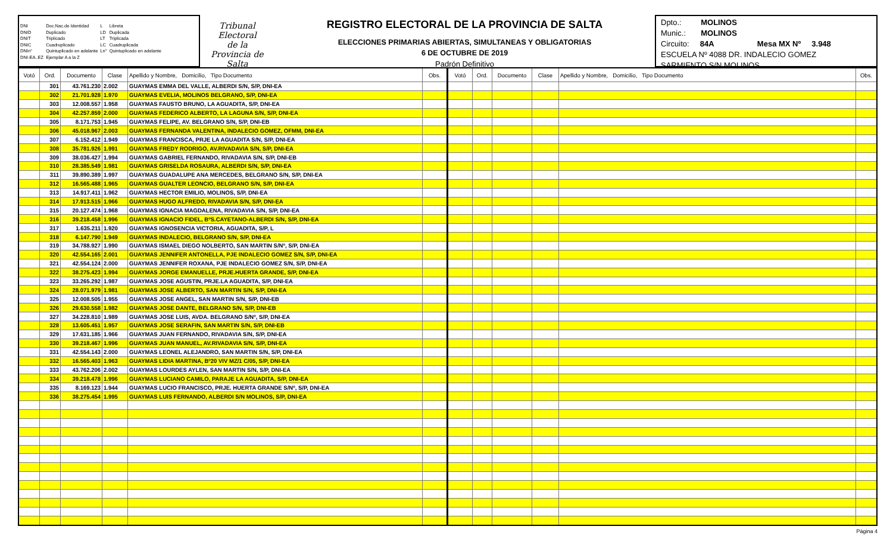| DNI | Doc.Nac.de Identidad | L | Libreta |
| DNID | Duplicado | LD | Duplicada |
| DNIT | Triplicado | LT | Triplicada |
| DNIC | Cuadruplicado | LC | Cuadruplicada |
| DNIn° | Quintuplicado en adelante | Ln° | Quintuplicado en adelante |
| DNI-EA..EZ | Ejemplar A a la Z | | |
Tribunal Electoral
de la
Provincia de Salta
REGISTRO ELECTORAL DE LA PROVINCIA DE SALTA
ELECCIONES PRIMARIAS ABIERTAS, SIMULTANEAS Y OBLIGATORIAS
6 DE OCTUBRE DE 2019
Padrón Definitivo
Dpto.: MOLINOS
Munic.: MOLINOS
Circuito: 84A Mesa MX Nº 3.948
ESCUELA Nº 4088 DR. INDALECIO GOMEZ
SARMIENTO S/N MOLINOS
| Votó | Ord. | Documento | Clase | Apellido y Nombre, Domicilio, Tipo Documento | Obs. | Votó | Ord. | Documento | Clase | Apellido y Nombre, Domicilio, Tipo Documento | Obs. |
| --- | --- | --- | --- | --- | --- | --- | --- | --- | --- | --- | --- |
| | 301 | 43.761.230 | 2.002 | GUAYMAS EMMA DEL VALLE, ALBERDI S/N, S/P, DNI-EA | | | | | | | |
| | 302 | 21.701.928 | 1.970 | GUAYMAS EVELIA, MOLINOS BELGRANO, S/P, DNI-EA | | | | | | | |
| | 303 | 12.008.557 | 1.958 | GUAYMAS FAUSTO BRUNO, LA AGUADITA, S/P, DNI-EA | | | | | | | |
| | 304 | 42.257.859 | 2.000 | GUAYMAS FEDERICO ALBERTO, LA LAGUNA S/N, S/P, DNI-EA | | | | | | | |
| | 305 | 8.171.753 | 1.945 | GUAYMAS FELIPE, AV. BELGRANO S/N, S/P, DNI-EB | | | | | | | |
| | 306 | 45.018.967 | 2.003 | GUAYMAS FERNANDA VALENTINA, INDALECIO GOMEZ, OFMM, DNI-EA | | | | | | | |
| | 307 | 6.152.412 | 1.949 | GUAYMAS FRANCISCA, PRJE LA AGUADITA S/N, S/P, DNI-EA | | | | | | | |
| | 308 | 35.781.926 | 1.991 | GUAYMAS FREDY RODRIGO, AV.RIVADAVIA S/N, S/P, DNI-EA | | | | | | | |
| | 309 | 38.036.427 | 1.994 | GUAYMAS GABRIEL FERNANDO, RIVADAVIA S/N, S/P, DNI-EB | | | | | | | |
| | 310 | 28.385.549 | 1.981 | GUAYMAS GRISELDA ROSAURA, ALBERDI S/N, S/P, DNI-EA | | | | | | | |
| | 311 | 39.890.389 | 1.997 | GUAYMAS GUADALUPE ANA MERCEDES, BELGRANO S/N, S/P, DNI-EA | | | | | | | |
| | 312 | 16.565.488 | 1.965 | GUAYMAS GUALTER LEONCIO, BELGRANO S/N, S/P, DNI-EA | | | | | | | |
| | 313 | 14.917.411 | 1.962 | GUAYMAS HECTOR EMILIO, MOLINOS, S/P, DNI-EA | | | | | | | |
| | 314 | 17.913.515 | 1.966 | GUAYMAS HUGO ALFREDO, RIVADAVIA S/N, S/P, DNI-EA | | | | | | | |
| | 315 | 20.127.474 | 1.968 | GUAYMAS IGNACIA MAGDALENA, RIVADAVIA S/N, S/P, DNI-EA | | | | | | | |
| | 316 | 39.218.458 | 1.996 | GUAYMAS IGNACIO FIDEL, BºS.CAYETANO-ALBERDI S/N, S/P, DNI-EA | | | | | | | |
| | 317 | 1.635.211 | 1.920 | GUAYMAS IGNOSENCIA VICTORIA, AGUADITA, S/P, L | | | | | | | |
| | 318 | 6.147.790 | 1.949 | GUAYMAS INDALECIO, BELGRANO S/N, S/P, DNI-EA | | | | | | | |
| | 319 | 34.788.927 | 1.990 | GUAYMAS ISMAEL DIEGO NOLBERTO, SAN MARTIN S/Nº, S/P, DNI-EA | | | | | | | |
| | 320 | 42.554.165 | 2.001 | GUAYMAS JENNIFER ANTONELLA, PJE INDALECIO GOMEZ S/N, S/P, DNI-EA | | | | | | | |
| | 321 | 42.554.124 | 2.000 | GUAYMAS JENNIFER ROXANA, PJE INDALECIO GOMEZ S/N, S/P, DNI-EA | | | | | | | |
| | 322 | 38.275.423 | 1.994 | GUAYMAS JORGE EMANUELLE, PRJE.HUERTA GRANDE, S/P, DNI-EA | | | | | | | |
| | 323 | 33.265.292 | 1.987 | GUAYMAS JOSE AGUSTIN, PRJE.LA AGUADITA, S/P, DNI-EA | | | | | | | |
| | 324 | 28.071.979 | 1.981 | GUAYMAS JOSE ALBERTO, SAN MARTIN S/N, S/P, DNI-EA | | | | | | | |
| | 325 | 12.008.505 | 1.955 | GUAYMAS JOSE ANGEL, SAN MARTIN S/N, S/P, DNI-EB | | | | | | | |
| | 326 | 29.630.558 | 1.982 | GUAYMAS JOSE DANTE, BELGRANO S/N, S/P, DNI-EB | | | | | | | |
| | 327 | 34.228.810 | 1.989 | GUAYMAS JOSE LUIS, AVDA. BELGRANO S/Nº, S/P, DNI-EA | | | | | | | |
| | 328 | 13.605.451 | 1.957 | GUAYMAS JOSE SERAFIN, SAN MARTIN S/N, S/P, DNI-EB | | | | | | | |
| | 329 | 17.631.185 | 1.966 | GUAYMAS JUAN FERNANDO, RIVADAVIA S/N, S/P, DNI-EA | | | | | | | |
| | 330 | 39.218.467 | 1.996 | GUAYMAS JUAN MANUEL, AV.RIVADAVIA S/N, S/P, DNI-EA | | | | | | | |
| | 331 | 42.554.143 | 2.000 | GUAYMAS LEONEL ALEJANDRO, SAN MARTIN S/N, S/P, DNI-EA | | | | | | | |
| | 332 | 16.565.403 | 1.963 | GUAYMAS LIDIA MARTINA, Bº20 VIV MZ/1 C/05, S/P, DNI-EA | | | | | | | |
| | 333 | 43.762.206 | 2.002 | GUAYMAS LOURDES AYLEN, SAN MARTIN S/N, S/P, DNI-EA | | | | | | | |
| | 334 | 39.218.478 | 1.996 | GUAYMAS LUCIANO CAMILO, PARAJE LA AGUADITA, S/P, DNI-EA | | | | | | | |
| | 335 | 8.169.123 | 1.944 | GUAYMAS LUCIO FRANCISCO, PRJE. HUERTA GRANDE S/Nº, S/P, DNI-EA | | | | | | | |
| | 336 | 38.275.454 | 1.995 | GUAYMAS LUIS FERNANDO, ALBERDI S/N MOLINOS, S/P, DNI-EA | | | | | | | |
Página 4